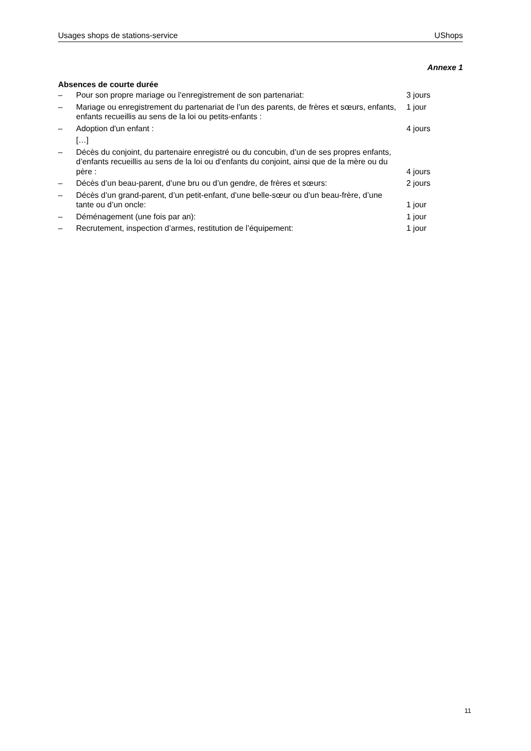Usages shops de stations-service UShops
Annexe 1
Absences de courte durée
– Pour son propre mariage ou l’enregistrement de son partenariat: 3 jours
– Mariage ou enregistrement du partenariat de l’un des parents, de frères et sœurs, enfants, enfants recueillis au sens de la loi ou petits-enfants : 1 jour
– Adoption d'un enfant : 4 jours
[…]
– Décès du conjoint, du partenaire enregistré ou du concubin, d’un de ses propres enfants, d’enfants recueillis au sens de la loi ou d’enfants du conjoint, ainsi que de la mère ou du père : 4 jours
– Décès d’un beau-parent, d’une bru ou d’un gendre, de frères et sœurs: 2 jours
– Décès d’un grand-parent, d’un petit-enfant, d’une belle-sœur ou d’un beau-frère, d’une tante ou d’un oncle: 1 jour
– Déménagement (une fois par an): 1 jour
– Recrutement, inspection d’armes, restitution de l’équipement: 1 jour
11